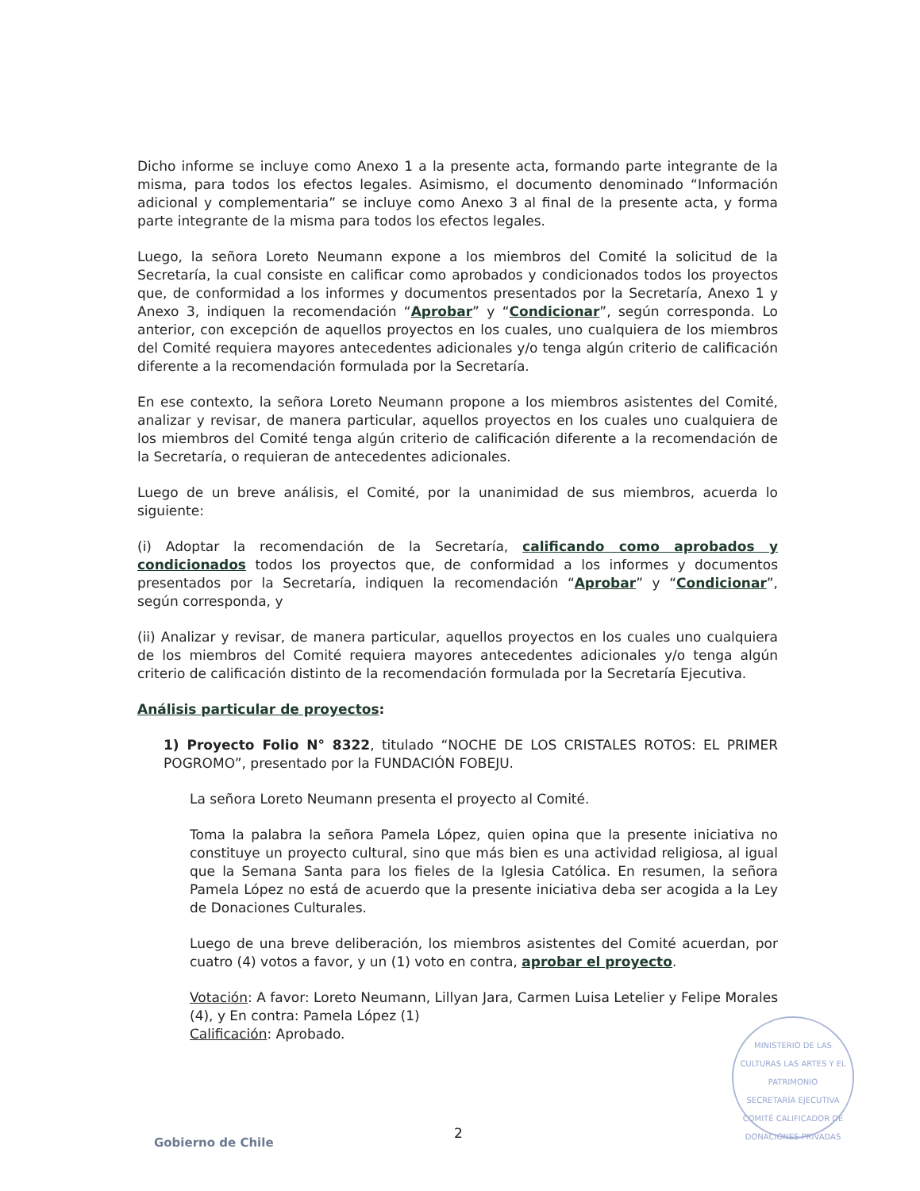Dicho informe se incluye como Anexo 1 a la presente acta, formando parte integrante de la misma, para todos los efectos legales. Asimismo, el documento denominado “Información adicional y complementaria” se incluye como Anexo 3 al final de la presente acta, y forma parte integrante de la misma para todos los efectos legales.
Luego, la señora Loreto Neumann expone a los miembros del Comité la solicitud de la Secretaría, la cual consiste en calificar como aprobados y condicionados todos los proyectos que, de conformidad a los informes y documentos presentados por la Secretaría, Anexo 1 y Anexo 3, indiquen la recomendación “Aprobar” y “Condicionar”, según corresponda. Lo anterior, con excepción de aquellos proyectos en los cuales, uno cualquiera de los miembros del Comité requiera mayores antecedentes adicionales y/o tenga algún criterio de calificación diferente a la recomendación formulada por la Secretaría.
En ese contexto, la señora Loreto Neumann propone a los miembros asistentes del Comité, analizar y revisar, de manera particular, aquellos proyectos en los cuales uno cualquiera de los miembros del Comité tenga algún criterio de calificación diferente a la recomendación de la Secretaría, o requieran de antecedentes adicionales.
Luego de un breve análisis, el Comité, por la unanimidad de sus miembros, acuerda lo siguiente:
(i) Adoptar la recomendación de la Secretaría, calificando como aprobados y condicionados todos los proyectos que, de conformidad a los informes y documentos presentados por la Secretaría, indiquen la recomendación “Aprobar” y “Condicionar”, según corresponda, y
(ii) Analizar y revisar, de manera particular, aquellos proyectos en los cuales uno cualquiera de los miembros del Comité requiera mayores antecedentes adicionales y/o tenga algún criterio de calificación distinto de la recomendación formulada por la Secretaría Ejecutiva.
Análisis particular de proyectos:
1) Proyecto Folio N° 8322, titulado “NOCHE DE LOS CRISTALES ROTOS: EL PRIMER POGROMO”, presentado por la FUNDACIÓN FOBEJU.
La señora Loreto Neumann presenta el proyecto al Comité.
Toma la palabra la señora Pamela López, quien opina que la presente iniciativa no constituye un proyecto cultural, sino que más bien es una actividad religiosa, al igual que la Semana Santa para los fieles de la Iglesia Católica. En resumen, la señora Pamela López no está de acuerdo que la presente iniciativa deba ser acogida a la Ley de Donaciones Culturales.
Luego de una breve deliberación, los miembros asistentes del Comité acuerdan, por cuatro (4) votos a favor, y un (1) voto en contra, aprobar el proyecto.
Votación: A favor: Loreto Neumann, Lillyan Jara, Carmen Luisa Letelier y Felipe Morales (4), y En contra: Pamela López (1)
Calificación: Aprobado.
MINISTERIO DE LAS CULTURAS LAS ARTES Y EL PATRIMONIO
SECRETARÍA EJECUTIVA
COMITÉ CALIFICADOR DE DONACIONES PRIVADAS
2
Gobierno de Chile